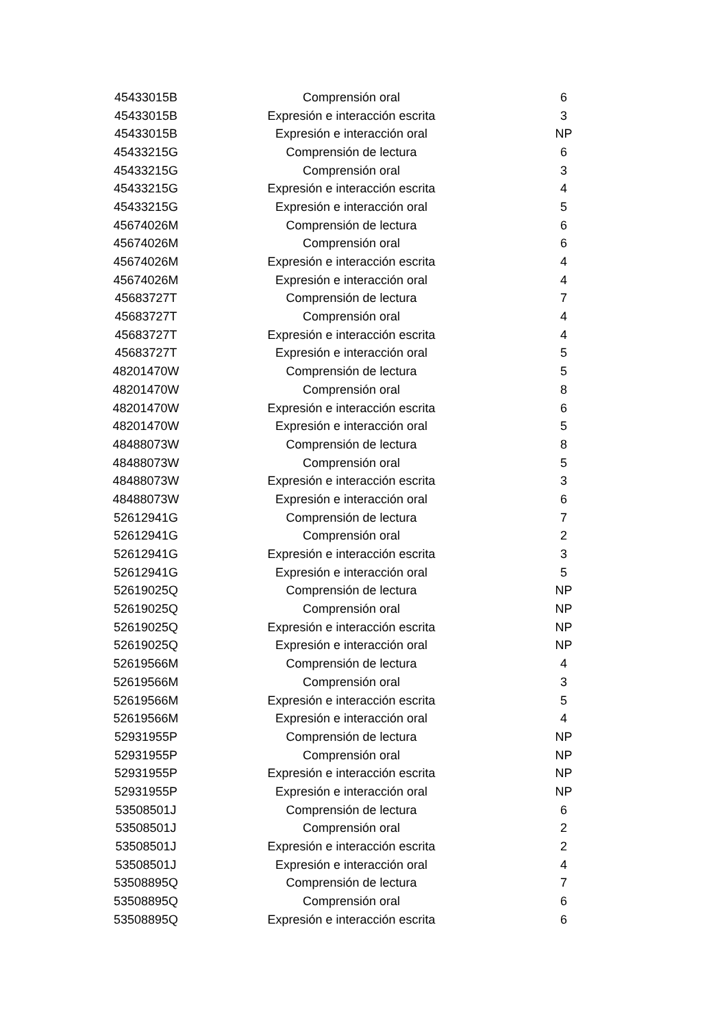| 45433015B | Comprensión oral | 6 |
| 45433015B | Expresión e interacción escrita | 3 |
| 45433015B | Expresión e interacción oral | NP |
| 45433215G | Comprensión de lectura | 6 |
| 45433215G | Comprensión oral | 3 |
| 45433215G | Expresión e interacción escrita | 4 |
| 45433215G | Expresión e interacción oral | 5 |
| 45674026M | Comprensión de lectura | 6 |
| 45674026M | Comprensión oral | 6 |
| 45674026M | Expresión e interacción escrita | 4 |
| 45674026M | Expresión e interacción oral | 4 |
| 45683727T | Comprensión de lectura | 7 |
| 45683727T | Comprensión oral | 4 |
| 45683727T | Expresión e interacción escrita | 4 |
| 45683727T | Expresión e interacción oral | 5 |
| 48201470W | Comprensión de lectura | 5 |
| 48201470W | Comprensión oral | 8 |
| 48201470W | Expresión e interacción escrita | 6 |
| 48201470W | Expresión e interacción oral | 5 |
| 48488073W | Comprensión de lectura | 8 |
| 48488073W | Comprensión oral | 5 |
| 48488073W | Expresión e interacción escrita | 3 |
| 48488073W | Expresión e interacción oral | 6 |
| 52612941G | Comprensión de lectura | 7 |
| 52612941G | Comprensión oral | 2 |
| 52612941G | Expresión e interacción escrita | 3 |
| 52612941G | Expresión e interacción oral | 5 |
| 52619025Q | Comprensión de lectura | NP |
| 52619025Q | Comprensión oral | NP |
| 52619025Q | Expresión e interacción escrita | NP |
| 52619025Q | Expresión e interacción oral | NP |
| 52619566M | Comprensión de lectura | 4 |
| 52619566M | Comprensión oral | 3 |
| 52619566M | Expresión e interacción escrita | 5 |
| 52619566M | Expresión e interacción oral | 4 |
| 52931955P | Comprensión de lectura | NP |
| 52931955P | Comprensión oral | NP |
| 52931955P | Expresión e interacción escrita | NP |
| 52931955P | Expresión e interacción oral | NP |
| 53508501J | Comprensión de lectura | 6 |
| 53508501J | Comprensión oral | 2 |
| 53508501J | Expresión e interacción escrita | 2 |
| 53508501J | Expresión e interacción oral | 4 |
| 53508895Q | Comprensión de lectura | 7 |
| 53508895Q | Comprensión oral | 6 |
| 53508895Q | Expresión e interacción escrita | 6 |